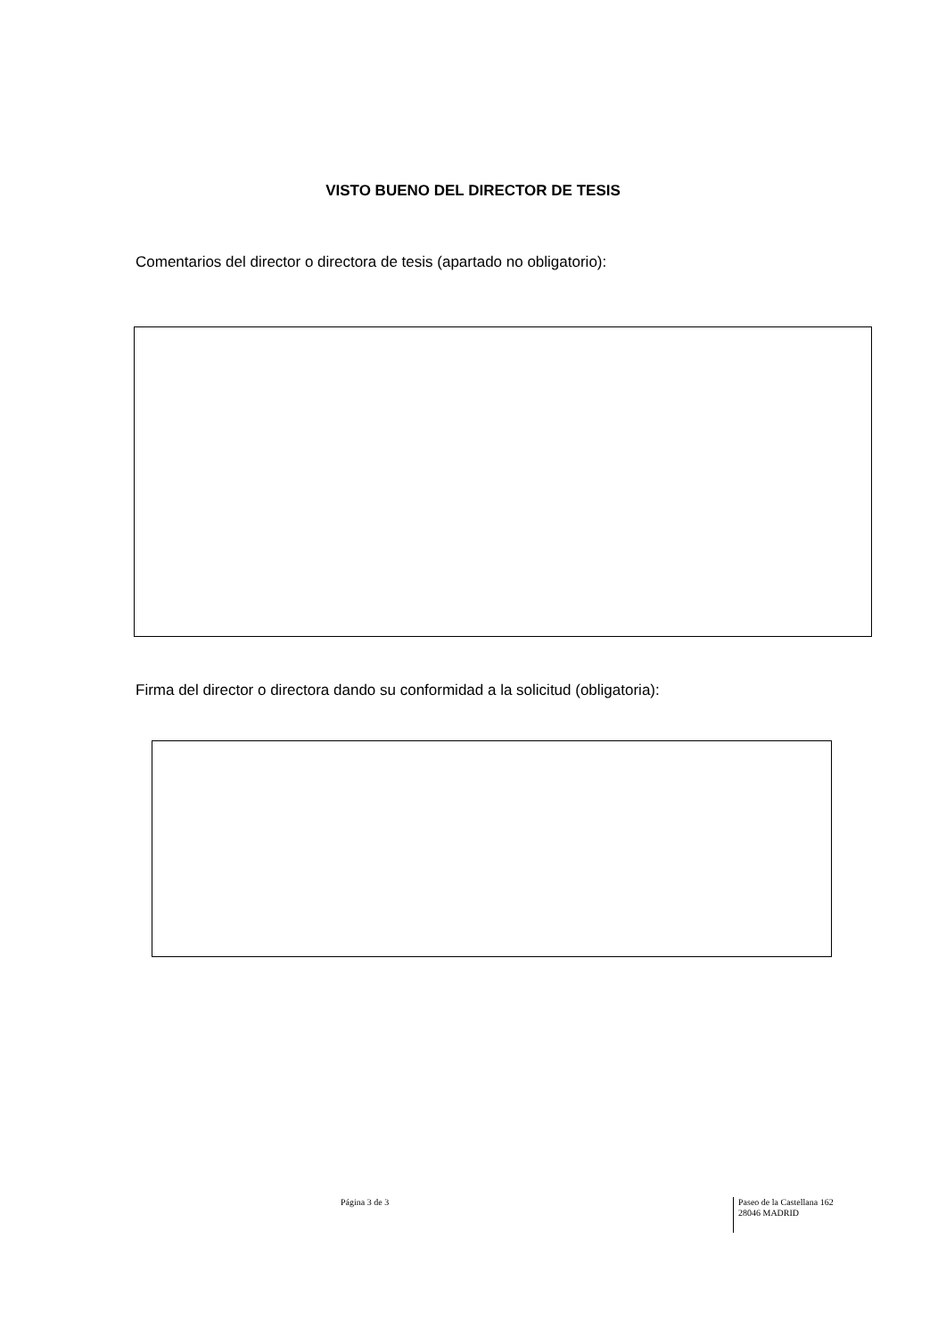VISTO BUENO DEL DIRECTOR DE TESIS
Comentarios del director o directora de tesis (apartado no obligatorio):
Firma del director o directora dando su conformidad a la solicitud (obligatoria):
Página 3 de 3
Paseo de la Castellana 162
28046 MADRID